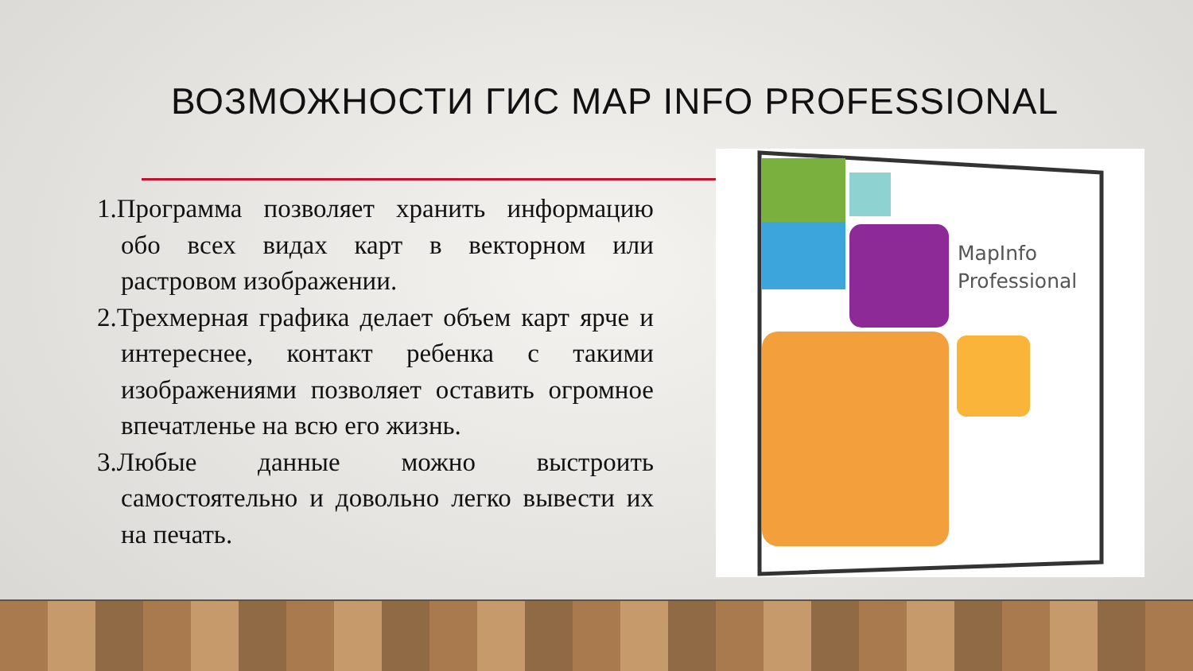ВОЗМОЖНОСТИ ГИС MAP INFO PROFESSIONAL
1.Программа позволяет хранить информацию обо всех видах карт в векторном или растровом изображении.
2.Трехмерная графика делает объем карт ярче и интереснее, контакт ребенка с такими изображениями позволяет оставить огромное впечатленье на всю его жизнь.
3.Любые данные можно выстроить самостоятельно и довольно легко вывести их на печать.
MapInfo
Professional